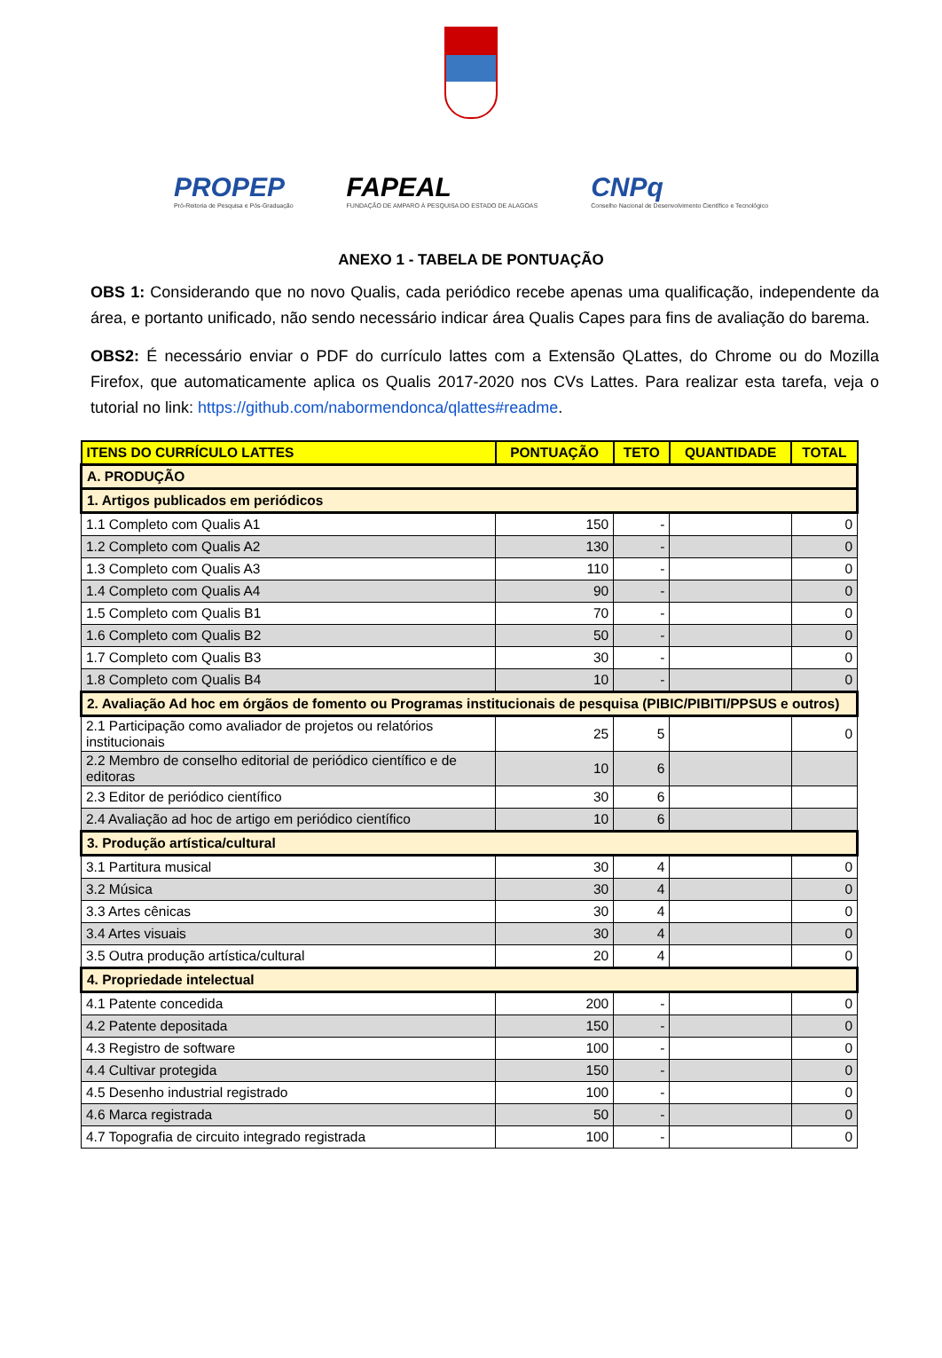PROPEP
Pró-Reitoria de Pesquisa e Pós-Graduação
FAPEAL
FUNDAÇÃO DE AMPARO À PESQUISA DO ESTADO DE ALAGOAS
CNPq
Conselho Nacional de Desenvolvimento Científico e Tecnológico
ANEXO 1 - TABELA DE PONTUAÇÃO
OBS 1: Considerando que no novo Qualis, cada periódico recebe apenas uma qualificação, independente da área, e portanto unificado, não sendo necessário indicar área Qualis Capes para fins de avaliação do barema.
OBS2: É necessário enviar o PDF do currículo lattes com a Extensão QLattes, do Chrome ou do Mozilla Firefox, que automaticamente aplica os Qualis 2017-2020 nos CVs Lattes. Para realizar esta tarefa, veja o tutorial no link: https://github.com/nabormendonca/qlattes#readme.
| ITENS DO CURRÍCULO LATTES | PONTUAÇÃO | TETO | QUANTIDADE | TOTAL |
| --- | --- | --- | --- | --- |
| A. PRODUÇÃO | | | | |
| 1. Artigos publicados em periódicos | | | | |
| 1.1 Completo com Qualis A1 | 150 | - | | 0 |
| 1.2 Completo com Qualis A2 | 130 | - | | 0 |
| 1.3 Completo com Qualis A3 | 110 | - | | 0 |
| 1.4 Completo com Qualis A4 | 90 | - | | 0 |
| 1.5 Completo com Qualis B1 | 70 | - | | 0 |
| 1.6 Completo com Qualis B2 | 50 | - | | 0 |
| 1.7 Completo com Qualis B3 | 30 | - | | 0 |
| 1.8 Completo com Qualis B4 | 10 | - | | 0 |
| 2. Avaliação Ad hoc em órgãos de fomento ou Programas institucionais de pesquisa (PIBIC/PIBITI/PPSUS e outros) | | | | |
| 2.1 Participação como avaliador de projetos ou relatórios institucionais | 25 | 5 | | 0 |
| 2.2 Membro de conselho editorial de periódico científico e de editoras | 10 | 6 | | |
| 2.3 Editor de periódico científico | 30 | 6 | | |
| 2.4 Avaliação ad hoc de artigo em periódico científico | 10 | 6 | | |
| 3. Produção artística/cultural | | | | |
| 3.1 Partitura musical | 30 | 4 | | 0 |
| 3.2 Música | 30 | 4 | | 0 |
| 3.3 Artes cênicas | 30 | 4 | | 0 |
| 3.4 Artes visuais | 30 | 4 | | 0 |
| 3.5 Outra produção artística/cultural | 20 | 4 | | 0 |
| 4. Propriedade intelectual | | | | |
| 4.1 Patente concedida | 200 | - | | 0 |
| 4.2 Patente depositada | 150 | - | | 0 |
| 4.3 Registro de software | 100 | - | | 0 |
| 4.4 Cultivar protegida | 150 | - | | 0 |
| 4.5 Desenho industrial registrado | 100 | - | | 0 |
| 4.6 Marca registrada | 50 | - | | 0 |
| 4.7 Topografia de circuito integrado registrada | 100 | - | | 0 |